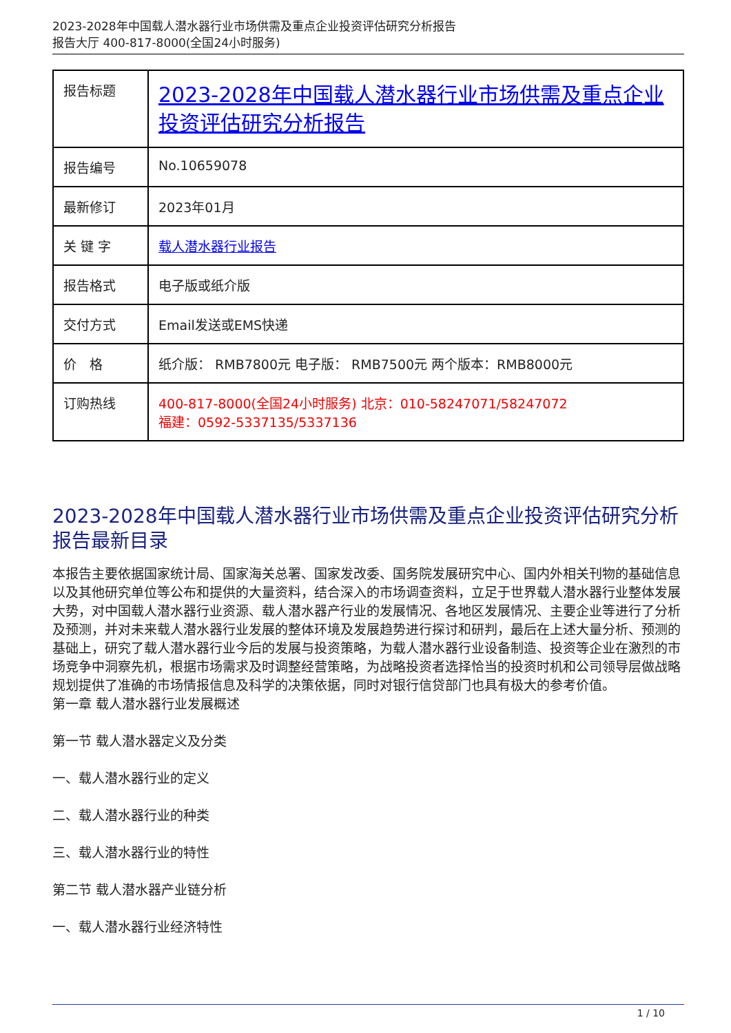2023-2028年中国载人潜水器行业市场供需及重点企业投资评估研究分析报告
报告大厅 400-817-8000(全国24小时服务)
| 报告标题 | 2023-2028年中国载人潜水器行业市场供需及重点企业投资评估研究分析报告 |
| 报告编号 | No.10659078 |
| 最新修订 | 2023年01月 |
| 关 键 字 | 载人潜水器行业报告 |
| 报告格式 | 电子版或纸介版 |
| 交付方式 | Email发送或EMS快递 |
| 价 格 | 纸介版： RMB7800元 电子版： RMB7500元 两个版本：RMB8000元 |
| 订购热线 | 400-817-8000(全国24小时服务) 北京：010-58247071/58247072 福建：0592-5337135/5337136 |
2023-2028年中国载人潜水器行业市场供需及重点企业投资评估研究分析报告最新目录
本报告主要依据国家统计局、国家海关总署、国家发改委、国务院发展研究中心、国内外相关刊物的基础信息以及其他研究单位等公布和提供的大量资料，结合深入的市场调查资料，立足于世界载人潜水器行业整体发展大势，对中国载人潜水器行业资源、载人潜水器产行业的发展情况、各地区发展情况、主要企业等进行了分析及预测，并对未来载人潜水器行业发展的整体环境及发展趋势进行探讨和研判，最后在上述大量分析、预测的基础上，研究了载人潜水器行业今后的发展与投资策略，为载人潜水器行业设备制造、投资等企业在激烈的市场竞争中洞察先机，根据市场需求及时调整经营策略，为战略投资者选择恰当的投资时机和公司领导层做战略规划提供了准确的市场情报信息及科学的决策依据，同时对银行信贷部门也具有极大的参考价值。
第一章 载人潜水器行业发展概述
第一节 载人潜水器定义及分类
一、载人潜水器行业的定义
二、载人潜水器行业的种类
三、载人潜水器行业的特性
第二节 载人潜水器产业链分析
一、载人潜水器行业经济特性
1 / 10